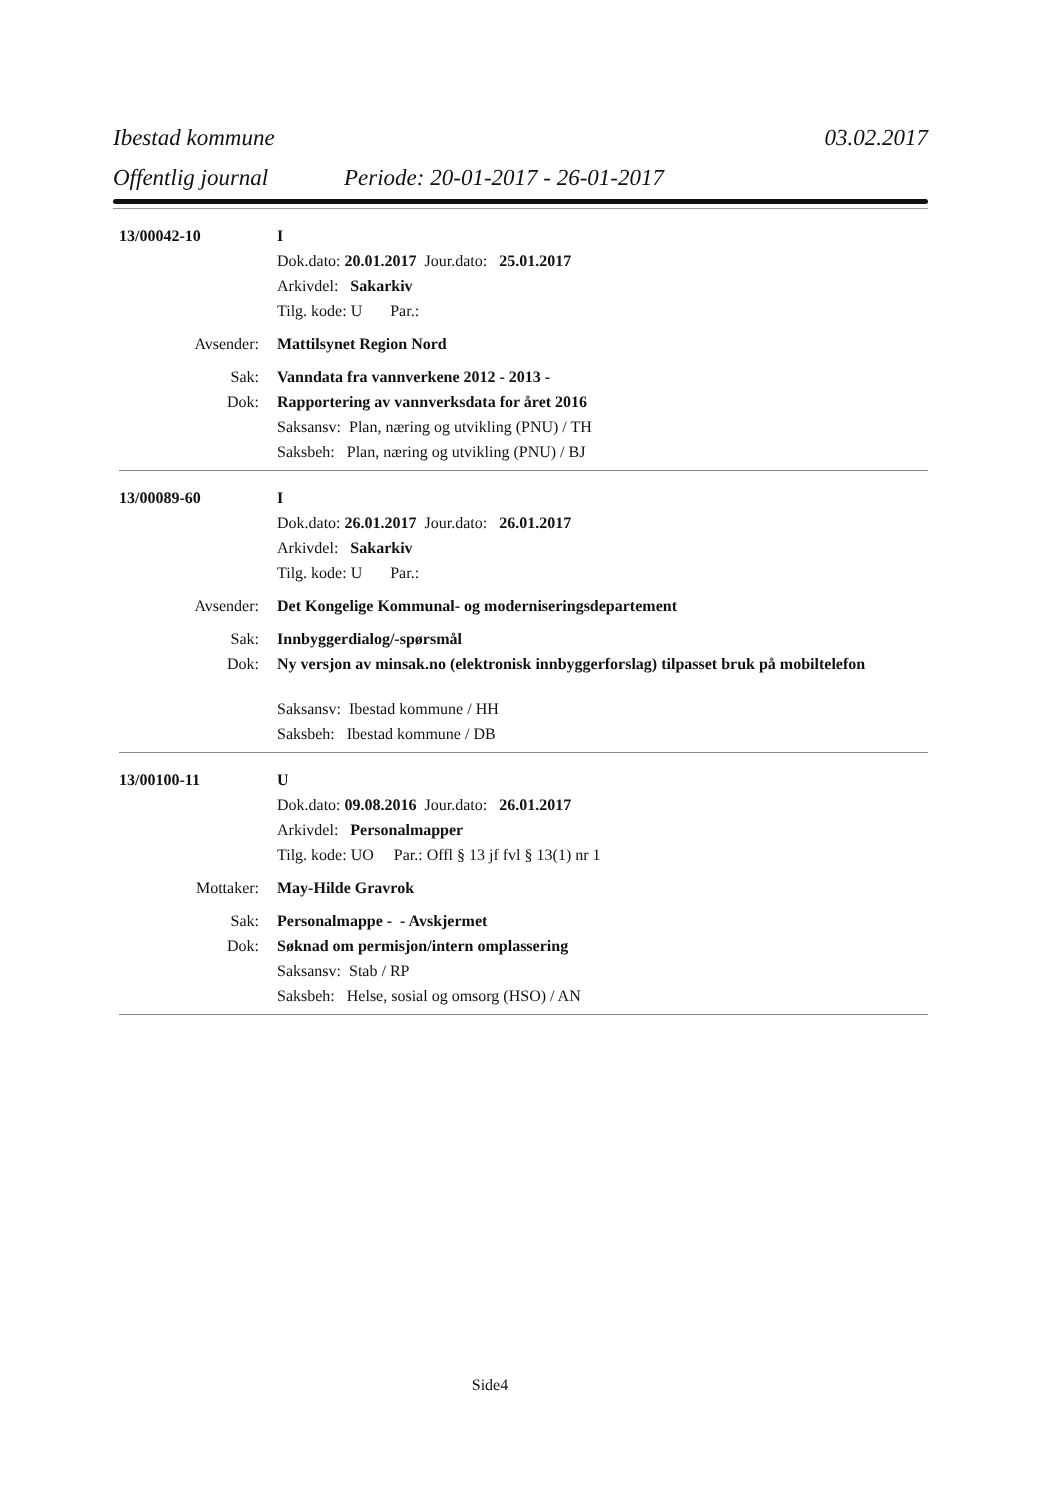Ibestad kommune 03.02.2017
Offentlig journal Periode: 20-01-2017 - 26-01-2017
13/00042-10 I
Dok.dato: 20.01.2017 Jour.dato: 25.01.2017
Arkivdel: Sakarkiv
Tilg. kode: U Par.:
Avsender: Mattilsynet Region Nord
Sak: Vanndata fra vannverkene 2012 - 2013 -
Dok: Rapportering av vannverksdata for året 2016
Saksansv: Plan, næring og utvikling (PNU) / TH
Saksbeh: Plan, næring og utvikling (PNU) / BJ
13/00089-60 I
Dok.dato: 26.01.2017 Jour.dato: 26.01.2017
Arkivdel: Sakarkiv
Tilg. kode: U Par.:
Avsender: Det Kongelige Kommunal- og moderniseringsdepartement
Sak: Innbyggerdialog/-spørsmål
Dok: Ny versjon av minsak.no (elektronisk innbyggerforslag) tilpasset bruk på mobiltelefon
Saksansv: Ibestad kommune / HH
Saksbeh: Ibestad kommune / DB
13/00100-11 U
Dok.dato: 09.08.2016 Jour.dato: 26.01.2017
Arkivdel: Personalmapper
Tilg. kode: UO Par.: Offl § 13 jf fvl § 13(1) nr 1
Mottaker: May-Hilde Gravrok
Sak: Personalmappe - - Avskjermet
Dok: Søknad om permisjon/intern omplassering
Saksansv: Stab / RP
Saksbeh: Helse, sosial og omsorg (HSO) / AN
Side4